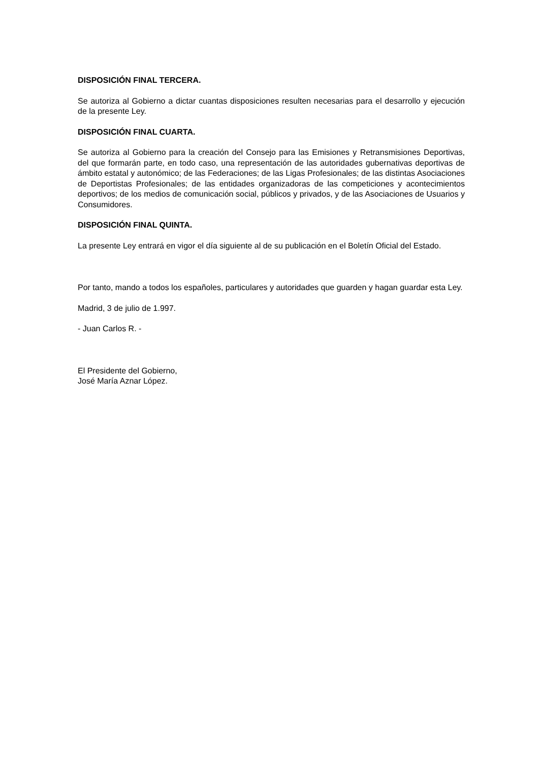DISPOSICIÓN FINAL TERCERA.
Se autoriza al Gobierno a dictar cuantas disposiciones resulten necesarias para el desarrollo y ejecución de la presente Ley.
DISPOSICIÓN FINAL CUARTA.
Se autoriza al Gobierno para la creación del Consejo para las Emisiones y Retransmisiones Deportivas, del que formarán parte, en todo caso, una representación de las autoridades gubernativas deportivas de ámbito estatal y autonómico; de las Federaciones; de las Ligas Profesionales; de las distintas Asociaciones de Deportistas Profesionales; de las entidades organizadoras de las competiciones y acontecimientos deportivos; de los medios de comunicación social, públicos y privados, y de las Asociaciones de Usuarios y Consumidores.
DISPOSICIÓN FINAL QUINTA.
La presente Ley entrará en vigor el día siguiente al de su publicación en el Boletín Oficial del Estado.
Por tanto, mando a todos los españoles, particulares y autoridades que guarden y hagan guardar esta Ley.
Madrid, 3 de julio de 1.997.
- Juan Carlos R. -
El Presidente del Gobierno,
José María Aznar López.